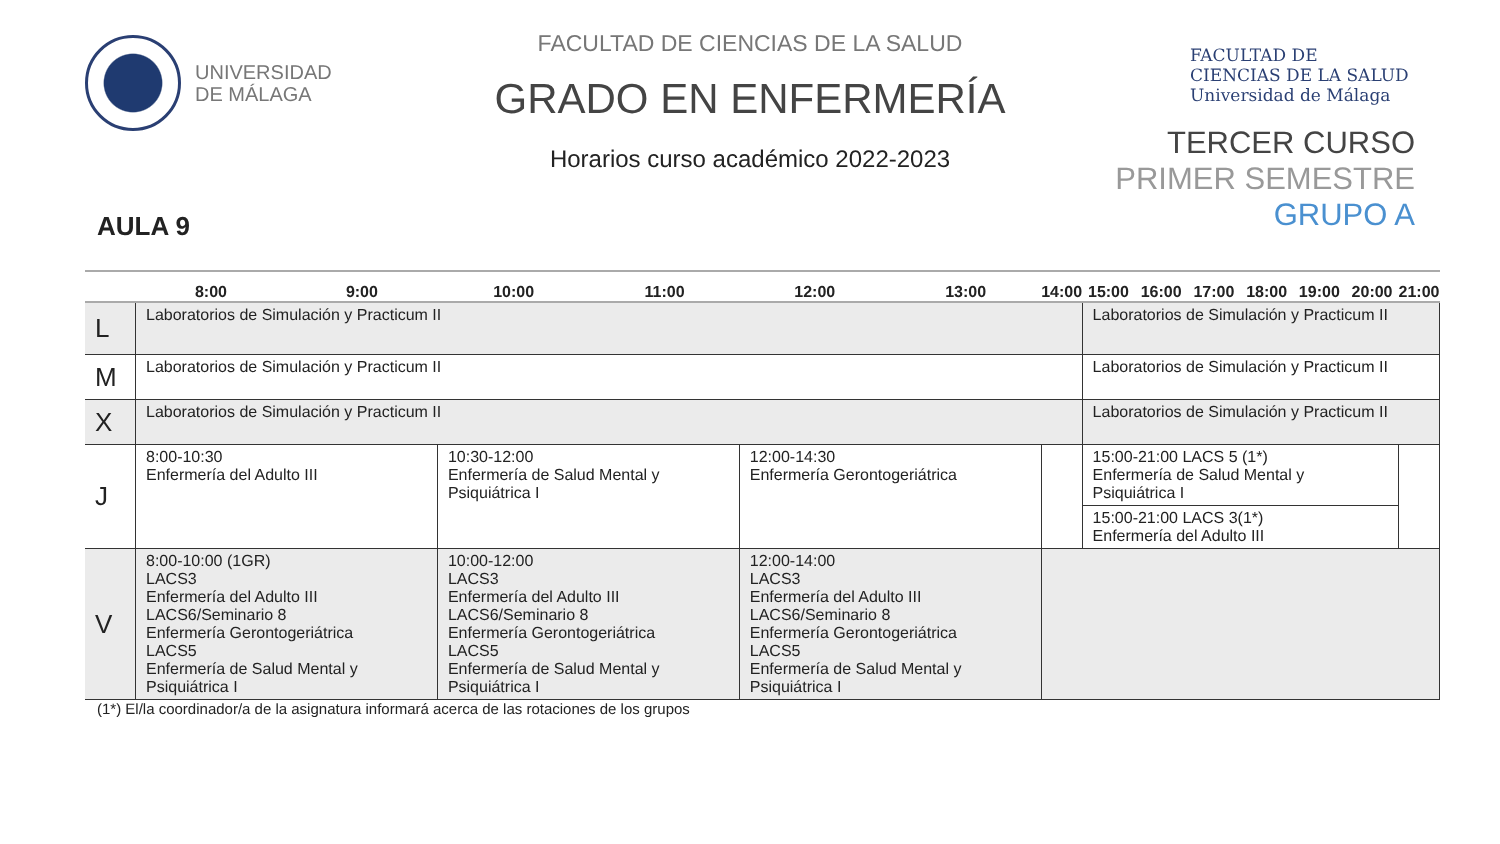UNIVERSIDAD
DE MÁLAGA
AULA 9
FACULTAD DE CIENCIAS DE LA SALUD
GRADO EN ENFERMERÍA
Horarios curso académico 2022-2023
FACULTAD DE
CIENCIAS DE LA SALUD
Universidad de Málaga
TERCER CURSO
PRIMER SEMESTRE
GRUPO A
| | 8:00 | 9:00 | 10:00 | 11:00 | 12:00 | 13:00 | 14:00 | 15:00 | 16:00 | 17:00 | 18:00 | 19:00 | 20:00 | 21:00 |
| --- | --- | --- | --- | --- | --- | --- | --- | --- | --- | --- | --- | --- | --- | --- |
| L | Laboratorios de Simulación y Practicum II | | | | | | | Laboratorios de Simulación y Practicum II | | | | | | |
| M | Laboratorios de Simulación y Practicum II | | | | | | | Laboratorios de Simulación y Practicum II | | | | | | |
| X | Laboratorios de Simulación y Practicum II | | | | | | | Laboratorios de Simulación y Practicum II | | | | | | |
| J | 8:00-10:30 Enfermería del Adulto III | | 10:30-12:00 Enfermería de Salud Mental y Psiquiátrica I | | 12:00-14:30 Enfermería Gerontogeriátrica | | | 15:00-21:00 LACS 5 (1*) Enfermería de Salud Mental y Psiquiátrica I | | | | | | |
| | | | | | | | | 15:00-21:00 LACS 3(1*) Enfermería del Adulto III | | | | | | |
| V | 8:00-10:00 (1GR) LACS3 Enfermería del Adulto III LACS6/Seminario 8 Enfermería Gerontogeriátrica LACS5 Enfermería de Salud Mental y Psiquiátrica I | | 10:00-12:00 LACS3 Enfermería del Adulto III LACS6/Seminario 8 Enfermería Gerontogeriátrica LACS5 Enfermería de Salud Mental y Psiquiátrica I | | 12:00-14:00 LACS3 Enfermería del Adulto III LACS6/Seminario 8 Enfermería Gerontogeriátrica LACS5 Enfermería de Salud Mental y Psiquiátrica I | | | | | | | | | |
(1*) El/la coordinador/a de la asignatura informará acerca de las rotaciones de los grupos